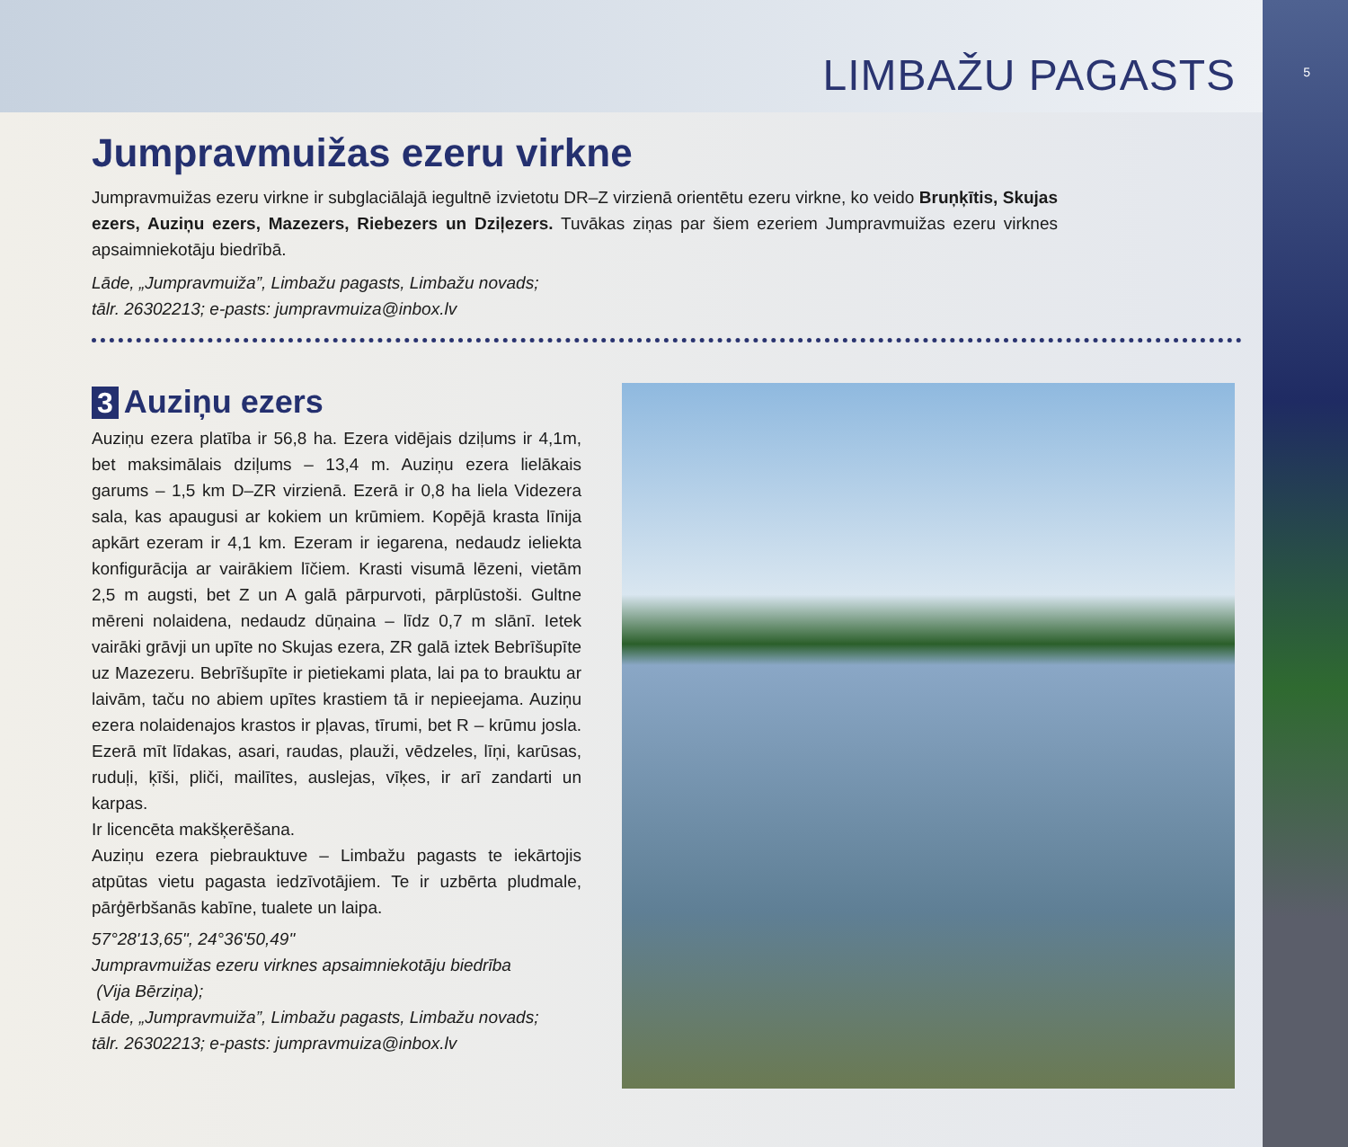5
LIMBAŽU PAGASTS
Jumpravmuižas ezeru virkne
Jumpravmuižas ezeru virkne ir subglaciālajā iegultnē izvietotu DR–Z virzienā orientētu ezeru virkne, ko veido Bruņķītis, Skujas ezers, Auziņu ezers, Mazezers, Riebezers un Dziļezers. Tuvākas ziņas par šiem ezeriem Jumpravmuižas ezeru virknes apsaimniekotāju biedrībā.
Lāde, „Jumpravmuiža”, Limbažu pagasts, Limbažu novads;
tālr. 26302213; e-pasts: jumpravmuiza@inbox.lv
3 Auziņu ezers
Auziņu ezera platība ir 56,8 ha. Ezera vidējais dziļums ir 4,1m, bet maksimālais dziļums – 13,4 m. Auziņu ezera lielākais garums – 1,5 km D–ZR virzienā. Ezerā ir 0,8 ha liela Videzera sala, kas apaugusi ar kokiem un krūmiem. Kopējā krasta līnija apkārt ezeram ir 4,1 km. Ezeram ir iegarena, nedaudz ieliekta konfigurācija ar vairākiem līčiem. Krasti visumā lēzeni, vietām 2,5 m augsti, bet Z un A galā pārpurvoti, pārplūstoši. Gultne mēreni nolaidena, nedaudz dūņaina – līdz 0,7 m slānī. Ietek vairāki grāvji un upīte no Skujas ezera, ZR galā iztek Bebrīšupīte uz Mazezeru. Bebrīšupīte ir pietiekami plata, lai pa to brauktu ar laivām, taču no abiem upītes krastiem tā ir nepieejama. Auziņu ezera nolaidenajos krastos ir pļavas, tīrumi, bet R – krūmu josla. Ezerā mīt līdakas, asari, raudas, plauži, vēdzeles, līņi, karūsas, ruduļi, ķīši, pliči, mailītes, auslejas, vīķes, ir arī zandarti un karpas.
Ir licencēta makšķerēšana.
Auziņu ezera piebrauktuve – Limbažu pagasts te iekārtojis atpūtas vietu pagasta iedzīvotājiem. Te ir uzbērta pludmale, pārģērbšanās kabīne, tualete un laipa.
57°28'13,65", 24°36'50,49"
Jumpravmuižas ezeru virknes apsaimniekotāju biedrība
(Vija Bērziņa);
Lāde, „Jumpravmuiža”, Limbažu pagasts, Limbažu novads;
tālr. 26302213; e-pasts: jumpravmuiza@inbox.lv